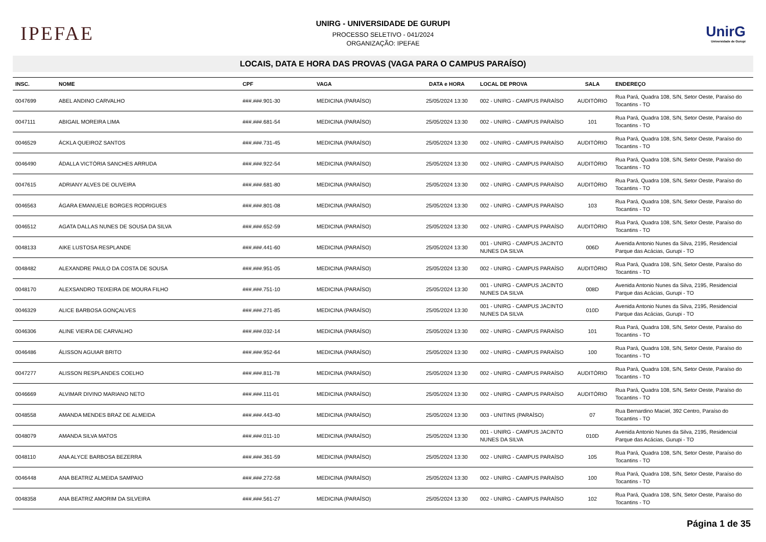IPEFAE
UNIRG - UNIVERSIDADE DE GURUPI
PROCESSO SELETIVO - 041/2024
ORGANIZAÇÃO: IPEFAE
UnirG
Universidade de Gurupi
LOCAIS, DATA E HORA DAS PROVAS (VAGA PARA O CAMPUS PARAÍSO)
| INSC. | NOME | CPF | VAGA | DATA e HORA | LOCAL DE PROVA | SALA | ENDEREÇO |
| --- | --- | --- | --- | --- | --- | --- | --- |
| 0047699 | ABEL ANDINO CARVALHO | ###.###.901-30 | MEDICINA (PARAÍSO) | 25/05/2024 13:30 | 002 - UNIRG - CAMPUS PARAÍSO | AUDITÓRIO | Rua Pará, Quadra 108, S/N, Setor Oeste, Paraíso do Tocantins - TO |
| 0047111 | ABIGAIL MOREIRA LIMA | ###.###.681-54 | MEDICINA (PARAÍSO) | 25/05/2024 13:30 | 002 - UNIRG - CAMPUS PARAÍSO | 101 | Rua Pará, Quadra 108, S/N, Setor Oeste, Paraíso do Tocantins - TO |
| 0046529 | ÁCKLA QUEIROZ SANTOS | ###.###.731-45 | MEDICINA (PARAÍSO) | 25/05/2024 13:30 | 002 - UNIRG - CAMPUS PARAÍSO | AUDITÓRIO | Rua Pará, Quadra 108, S/N, Setor Oeste, Paraíso do Tocantins - TO |
| 0046490 | ÁDALLA VICTÓRIA SANCHES ARRUDA | ###.###.922-54 | MEDICINA (PARAÍSO) | 25/05/2024 13:30 | 002 - UNIRG - CAMPUS PARAÍSO | AUDITÓRIO | Rua Pará, Quadra 108, S/N, Setor Oeste, Paraíso do Tocantins - TO |
| 0047615 | ADRIANY ALVES DE OLIVEIRA | ###.###.681-80 | MEDICINA (PARAÍSO) | 25/05/2024 13:30 | 002 - UNIRG - CAMPUS PARAÍSO | AUDITÓRIO | Rua Pará, Quadra 108, S/N, Setor Oeste, Paraíso do Tocantins - TO |
| 0046563 | ÁGARA EMANUELE BORGES RODRIGUES | ###.###.801-08 | MEDICINA (PARAÍSO) | 25/05/2024 13:30 | 002 - UNIRG - CAMPUS PARAÍSO | 103 | Rua Pará, Quadra 108, S/N, Setor Oeste, Paraíso do Tocantins - TO |
| 0046512 | AGATA DALLAS NUNES DE SOUSA DA SILVA | ###.###.652-59 | MEDICINA (PARAÍSO) | 25/05/2024 13:30 | 002 - UNIRG - CAMPUS PARAÍSO | AUDITÓRIO | Rua Pará, Quadra 108, S/N, Setor Oeste, Paraíso do Tocantins - TO |
| 0048133 | AIKE LUSTOSA RESPLANDE | ###.###.441-60 | MEDICINA (PARAÍSO) | 25/05/2024 13:30 | 001 - UNIRG - CAMPUS JACINTO NUNES DA SILVA | 006D | Avenida Antonio Nunes da Silva, 2195, Residencial Parque das Acácias, Gurupi - TO |
| 0048482 | ALEXANDRE PAULO DA COSTA DE SOUSA | ###.###.951-05 | MEDICINA (PARAÍSO) | 25/05/2024 13:30 | 002 - UNIRG - CAMPUS PARAÍSO | AUDITÓRIO | Rua Pará, Quadra 108, S/N, Setor Oeste, Paraíso do Tocantins - TO |
| 0048170 | ALEXSANDRO TEIXEIRA DE MOURA FILHO | ###.###.751-10 | MEDICINA (PARAÍSO) | 25/05/2024 13:30 | 001 - UNIRG - CAMPUS JACINTO NUNES DA SILVA | 008D | Avenida Antonio Nunes da Silva, 2195, Residencial Parque das Acácias, Gurupi - TO |
| 0046329 | ALICE BARBOSA GONÇALVES | ###.###.271-85 | MEDICINA (PARAÍSO) | 25/05/2024 13:30 | 001 - UNIRG - CAMPUS JACINTO NUNES DA SILVA | 010D | Avenida Antonio Nunes da Silva, 2195, Residencial Parque das Acácias, Gurupi - TO |
| 0046306 | ALINE VIEIRA DE CARVALHO | ###.###.032-14 | MEDICINA (PARAÍSO) | 25/05/2024 13:30 | 002 - UNIRG - CAMPUS PARAÍSO | 101 | Rua Pará, Quadra 108, S/N, Setor Oeste, Paraíso do Tocantins - TO |
| 0046486 | ÁLISSON AGUIAR BRITO | ###.###.952-64 | MEDICINA (PARAÍSO) | 25/05/2024 13:30 | 002 - UNIRG - CAMPUS PARAÍSO | 100 | Rua Pará, Quadra 108, S/N, Setor Oeste, Paraíso do Tocantins - TO |
| 0047277 | ALISSON RESPLANDES COELHO | ###.###.811-78 | MEDICINA (PARAÍSO) | 25/05/2024 13:30 | 002 - UNIRG - CAMPUS PARAÍSO | AUDITÓRIO | Rua Pará, Quadra 108, S/N, Setor Oeste, Paraíso do Tocantins - TO |
| 0046669 | ALVIMAR DIVINO MARIANO NETO | ###.###.111-01 | MEDICINA (PARAÍSO) | 25/05/2024 13:30 | 002 - UNIRG - CAMPUS PARAÍSO | AUDITÓRIO | Rua Pará, Quadra 108, S/N, Setor Oeste, Paraíso do Tocantins - TO |
| 0048558 | AMANDA MENDES BRAZ DE ALMEIDA | ###.###.443-40 | MEDICINA (PARAÍSO) | 25/05/2024 13:30 | 003 - UNITINS (PARAÍSO) | 07 | Rua Bernardino Maciel, 392 Centro, Paraíso do Tocantins - TO |
| 0048079 | AMANDA SILVA MATOS | ###.###.011-10 | MEDICINA (PARAÍSO) | 25/05/2024 13:30 | 001 - UNIRG - CAMPUS JACINTO NUNES DA SILVA | 010D | Avenida Antonio Nunes da Silva, 2195, Residencial Parque das Acácias, Gurupi - TO |
| 0048110 | ANA ALYCE BARBOSA BEZERRA | ###.###.361-59 | MEDICINA (PARAÍSO) | 25/05/2024 13:30 | 002 - UNIRG - CAMPUS PARAÍSO | 105 | Rua Pará, Quadra 108, S/N, Setor Oeste, Paraíso do Tocantins - TO |
| 0046448 | ANA BEATRIZ ALMEIDA SAMPAIO | ###.###.272-58 | MEDICINA (PARAÍSO) | 25/05/2024 13:30 | 002 - UNIRG - CAMPUS PARAÍSO | 100 | Rua Pará, Quadra 108, S/N, Setor Oeste, Paraíso do Tocantins - TO |
| 0048358 | ANA BEATRIZ AMORIM DA SILVEIRA | ###.###.561-27 | MEDICINA (PARAÍSO) | 25/05/2024 13:30 | 002 - UNIRG - CAMPUS PARAÍSO | 102 | Rua Pará, Quadra 108, S/N, Setor Oeste, Paraíso do Tocantins - TO |
Página 1 de 35